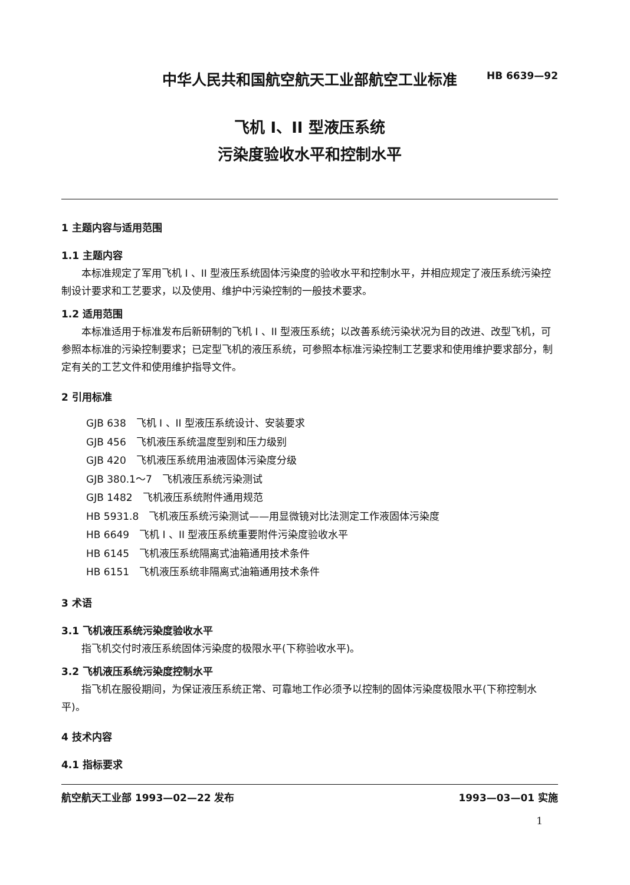中华人民共和国航空航天工业部航空工业标准
飞机 I、II 型液压系统
污染度验收水平和控制水平
HB 6639—92
1 主题内容与适用范围
1.1 主题内容
本标准规定了军用飞机 I 、II 型液压系统固体污染度的验收水平和控制水平，并相应规定了液压系统污染控制设计要求和工艺要求，以及使用、维护中污染控制的一般技术要求。
1.2 适用范围
本标准适用于标准发布后新研制的飞机 I 、II 型液压系统；以改善系统污染状况为目的改进、改型飞机，可参照本标准的污染控制要求；已定型飞机的液压系统，可参照本标准污染控制工艺要求和使用维护要求部分，制定有关的工艺文件和使用维护指导文件。
2 引用标准
GJB 638　飞机 I 、II 型液压系统设计、安装要求
GJB 456　飞机液压系统温度型别和压力级别
GJB 420　飞机液压系统用油液固体污染度分级
GJB 380.1～7　飞机液压系统污染测试
GJB 1482　飞机液压系统附件通用规范
HB 5931.8　飞机液压系统污染测试——用显微镜对比法测定工作液固体污染度
HB 6649　飞机 I 、II 型液压系统重要附件污染度验收水平
HB 6145　飞机液压系统隔离式油箱通用技术条件
HB 6151　飞机液压系统非隔离式油箱通用技术条件
3 术语
3.1 飞机液压系统污染度验收水平
指飞机交付时液压系统固体污染度的极限水平(下称验收水平)。
3.2 飞机液压系统污染度控制水平
指飞机在服役期间，为保证液压系统正常、可靠地工作必须予以控制的固体污染度极限水平(下称控制水平)。
4 技术内容
4.1 指标要求
航空航天工业部 1993—02—22 发布 1993—03—01 实施
1